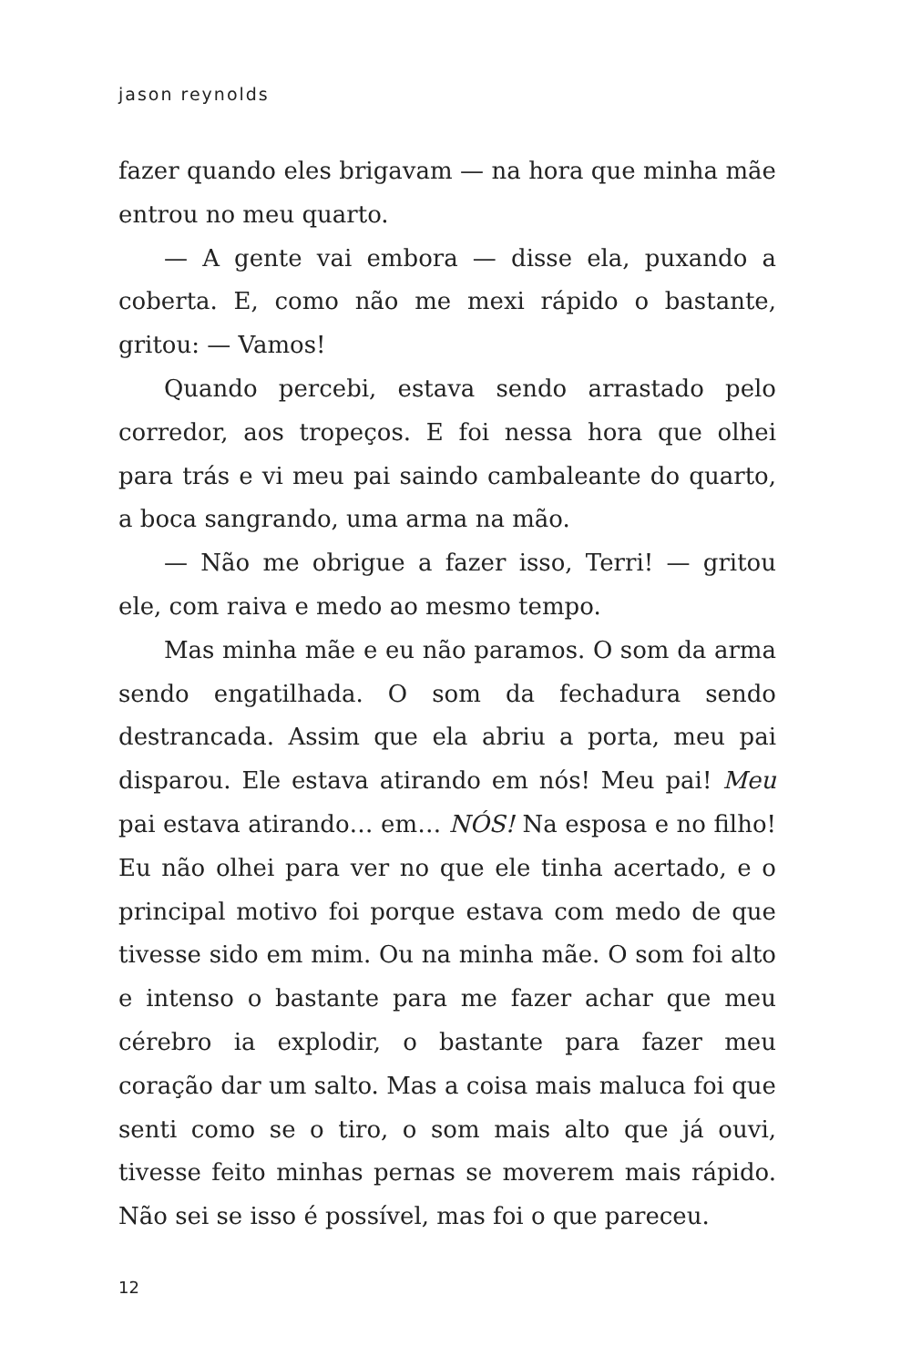jason reynolds
fazer quando eles brigavam — na hora que minha mãe entrou no meu quarto.
— A gente vai embora — disse ela, puxando a coberta. E, como não me mexi rápido o bastante, gritou: — Vamos!
Quando percebi, estava sendo arrastado pelo corredor, aos tropeços. E foi nessa hora que olhei para trás e vi meu pai saindo cambaleante do quarto, a boca sangrando, uma arma na mão.
— Não me obrigue a fazer isso, Terri! — gritou ele, com raiva e medo ao mesmo tempo.
Mas minha mãe e eu não paramos. O som da arma sendo engatilhada. O som da fechadura sendo destrancada. Assim que ela abriu a porta, meu pai disparou. Ele estava atirando em nós! Meu pai! Meu pai estava atirando… em… NÓS! Na esposa e no filho! Eu não olhei para ver no que ele tinha acertado, e o principal motivo foi porque estava com medo de que tivesse sido em mim. Ou na minha mãe. O som foi alto e intenso o bastante para me fazer achar que meu cérebro ia explodir, o bastante para fazer meu coração dar um salto. Mas a coisa mais maluca foi que senti como se o tiro, o som mais alto que já ouvi, tivesse feito minhas pernas se moverem mais rápido. Não sei se isso é possível, mas foi o que pareceu.
12